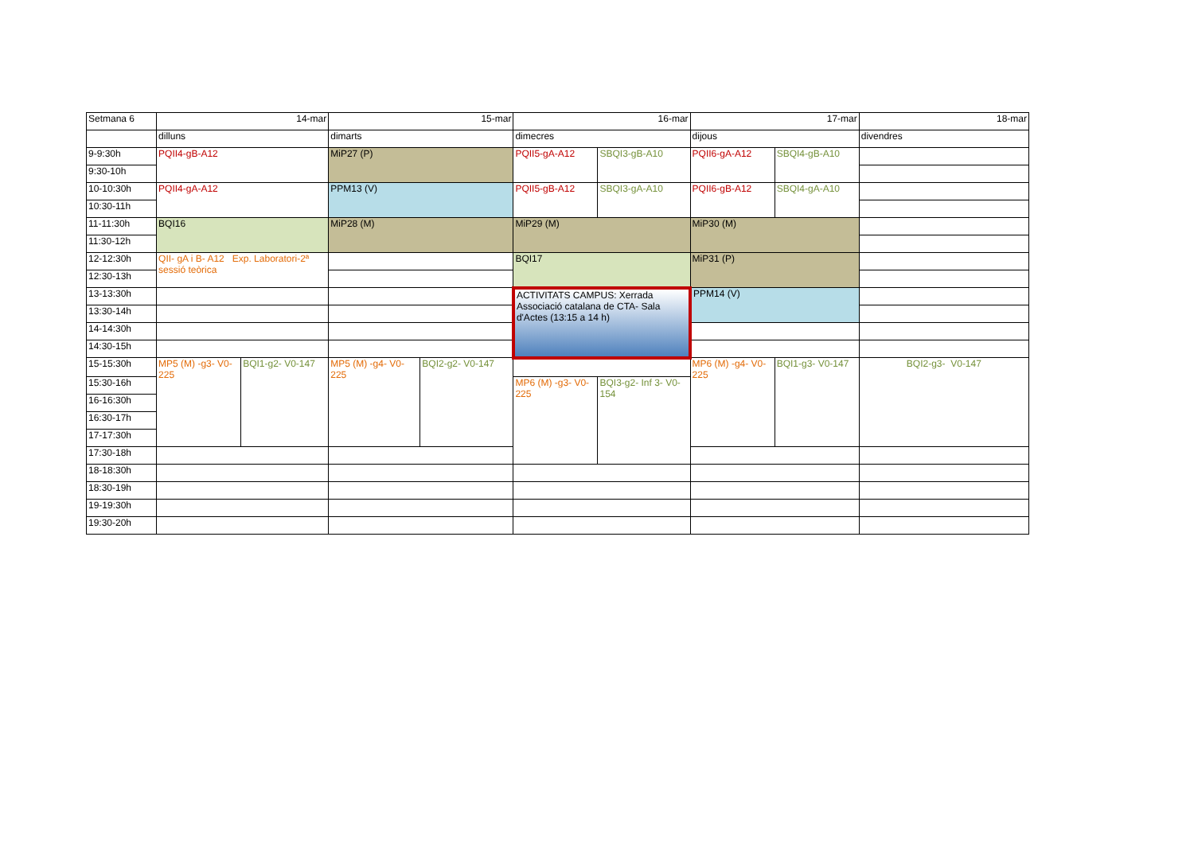| Setmana 6 | 14-mar | | 15-mar | | 16-mar | | 17-mar | | 18-mar |
| | dilluns | | dimarts | | dimecres | | dijous | | divendres |
| 9-9:30h | PQII4-gB-A12 | | MiP27 (P) | | PQII5-gA-A12 | SBQI3-gB-A10 | PQII6-gA-A12 | SBQI4-gB-A10 | |
| 9:30-10h | | | | | | | | | |
| 10-10:30h | PQII4-gA-A12 | | PPM13 (V) | | PQII5-gB-A12 | SBQI3-gA-A10 | PQII6-gB-A12 | SBQI4-gA-A10 | |
| 10:30-11h | | | | | | | | | |
| 11-11:30h | BQI16 | | MiP28 (M) | | MiP29 (M) | | MiP30 (M) | | |
| 11:30-12h | | | | | | | | | |
| 12-12:30h | QII- gA i B- A12 Exp. Laboratori-2ª sessió teòrica | | | | BQI17 | | MiP31 (P) | | |
| 12:30-13h | | | | | | | | | |
| 13-13:30h | | | | | ACTIVITATS CAMPUS: Xerrada Associació catalana de CTA- Sala d'Actes (13:15 a 14 h) | | PPM14 (V) | | |
| 13:30-14h | | | | | | | | | |
| 14-14:30h | | | | | | | | | |
| 14:30-15h | | | | | | | | | |
| 15-15:30h | MP5 (M) -g3- V0-225 | BQI1-g2- V0-147 | MP5 (M) -g4- V0-225 | BQI2-g2- V0-147 | | | MP6 (M) -g4- V0-225 | BQI1-g3- V0-147 | BQI2-g3- V0-147 |
| 15:30-16h | | | | | MP6 (M) -g3- V0-225 | BQI3-g2- Inf 3- V0-154 | | | |
| 16-16:30h | | | | | | | | | |
| 16:30-17h | | | | | | | | | |
| 17-17:30h | | | | | | | | | |
| 17:30-18h | | | | | | | | | |
| 18-18:30h | | | | | | | | | |
| 18:30-19h | | | | | | | | | |
| 19-19:30h | | | | | | | | | |
| 19:30-20h | | | | | | | | | |